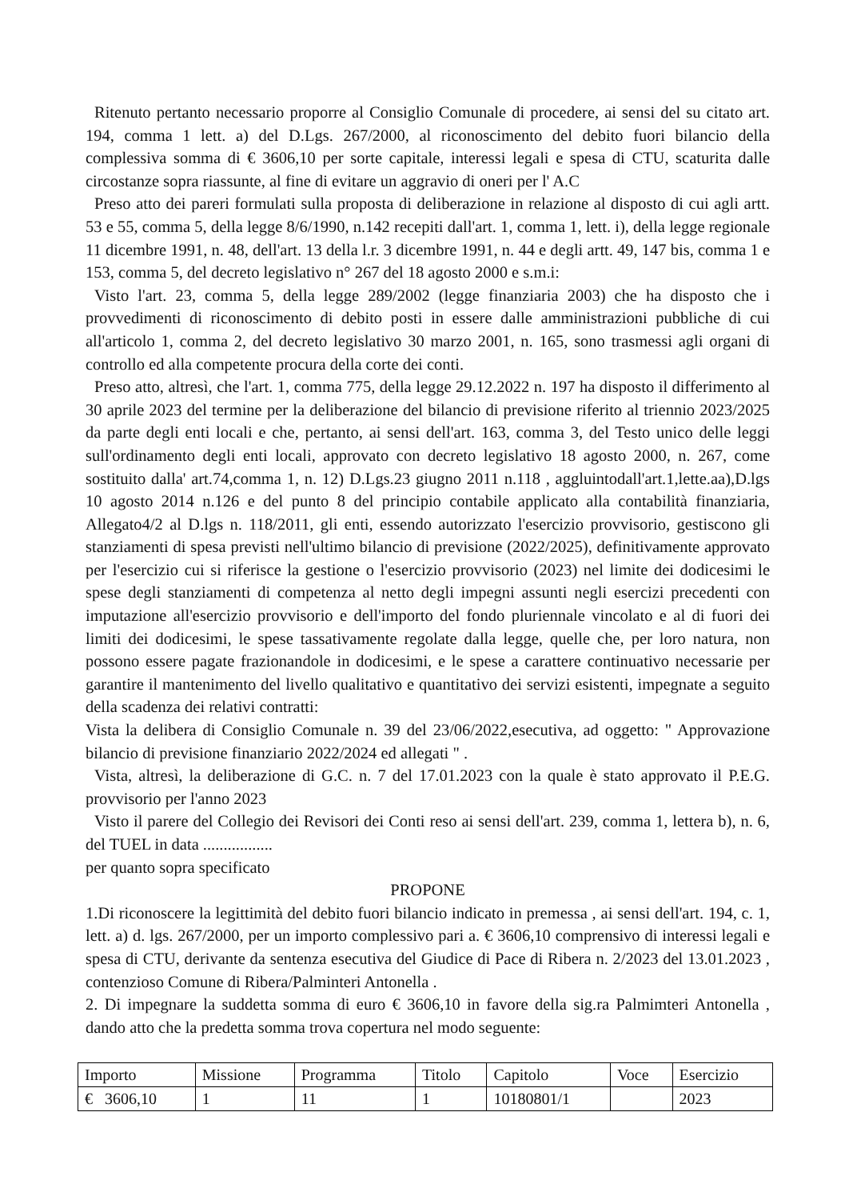Ritenuto pertanto necessario proporre al Consiglio Comunale di procedere, ai sensi del su citato art. 194, comma 1 lett. a) del D.Lgs. 267/2000, al riconoscimento del debito fuori bilancio della complessiva somma di € 3606,10 per sorte capitale, interessi legali e spesa di CTU, scaturita dalle circostanze sopra riassunte, al fine di evitare un aggravio di oneri per l' A.C
Preso atto dei pareri formulati sulla proposta di deliberazione in relazione al disposto di cui agli artt. 53 e 55, comma 5, della legge 8/6/1990, n.142 recepiti dall'art. 1, comma 1, lett. i), della legge regionale 11 dicembre 1991, n. 48, dell'art. 13 della l.r. 3 dicembre 1991, n. 44 e degli artt. 49, 147 bis, comma 1 e 153, comma 5, del decreto legislativo n° 267 del 18 agosto 2000 e s.m.i:
Visto l'art. 23, comma 5, della legge 289/2002 (legge finanziaria 2003) che ha disposto che i provvedimenti di riconoscimento di debito posti in essere dalle amministrazioni pubbliche di cui all'articolo 1, comma 2, del decreto legislativo 30 marzo 2001, n. 165, sono trasmessi agli organi di controllo ed alla competente procura della corte dei conti.
Preso atto, altresì, che l'art. 1, comma 775, della legge 29.12.2022 n. 197 ha disposto il differimento al 30 aprile 2023 del termine per la deliberazione del bilancio di previsione riferito al triennio 2023/2025 da parte degli enti locali e che, pertanto, ai sensi dell'art. 163, comma 3, del Testo unico delle leggi sull'ordinamento degli enti locali, approvato con decreto legislativo 18 agosto 2000, n. 267, come sostituito dalla' art.74,comma 1, n. 12) D.Lgs.23 giugno 2011 n.118 , aggluintodall'art.1,lette.aa),D.lgs 10 agosto 2014 n.126 e del punto 8 del principio contabile applicato alla contabilità finanziaria, Allegato4/2 al D.lgs n. 118/2011, gli enti, essendo autorizzato l'esercizio provvisorio, gestiscono gli stanziamenti di spesa previsti nell'ultimo bilancio di previsione (2022/2025), definitivamente approvato per l'esercizio cui si riferisce la gestione o l'esercizio provvisorio (2023) nel limite dei dodicesimi le spese degli stanziamenti di competenza al netto degli impegni assunti negli esercizi precedenti con imputazione all'esercizio provvisorio e dell'importo del fondo pluriennale vincolato e al di fuori dei limiti dei dodicesimi, le spese tassativamente regolate dalla legge, quelle che, per loro natura, non possono essere pagate frazionandole in dodicesimi, e le spese a carattere continuativo necessarie per garantire il mantenimento del livello qualitativo e quantitativo dei servizi esistenti, impegnate a seguito della scadenza dei relativi contratti:
Vista la delibera di Consiglio Comunale n. 39 del 23/06/2022,esecutiva, ad oggetto: " Approvazione bilancio di previsione finanziario 2022/2024 ed allegati " .
Vista, altresì, la deliberazione di G.C. n. 7 del 17.01.2023 con la quale è stato approvato il P.E.G. provvisorio per l'anno 2023
Visto il parere del Collegio dei Revisori dei Conti reso ai sensi dell'art. 239, comma 1, lettera b), n. 6, del TUEL in data .................
per quanto sopra specificato
PROPONE
1.Di riconoscere la legittimità del debito fuori bilancio indicato in premessa , ai sensi dell'art. 194, c. 1, lett. a) d. lgs. 267/2000, per un importo complessivo pari a. € 3606,10 comprensivo di interessi legali e spesa di CTU, derivante da sentenza esecutiva del Giudice di Pace di Ribera n. 2/2023 del 13.01.2023 , contenzioso Comune di Ribera/Palminteri Antonella .
2. Di impegnare la suddetta somma di euro € 3606,10 in favore della sig.ra Palmimteri Antonella , dando atto che la predetta somma trova copertura nel modo seguente:
| Importo | Missione | Programma | Titolo | Capitolo | Voce | Esercizio |
| € 3606,10 | 1 | 11 | 1 | 10180801/1 | | 2023 |